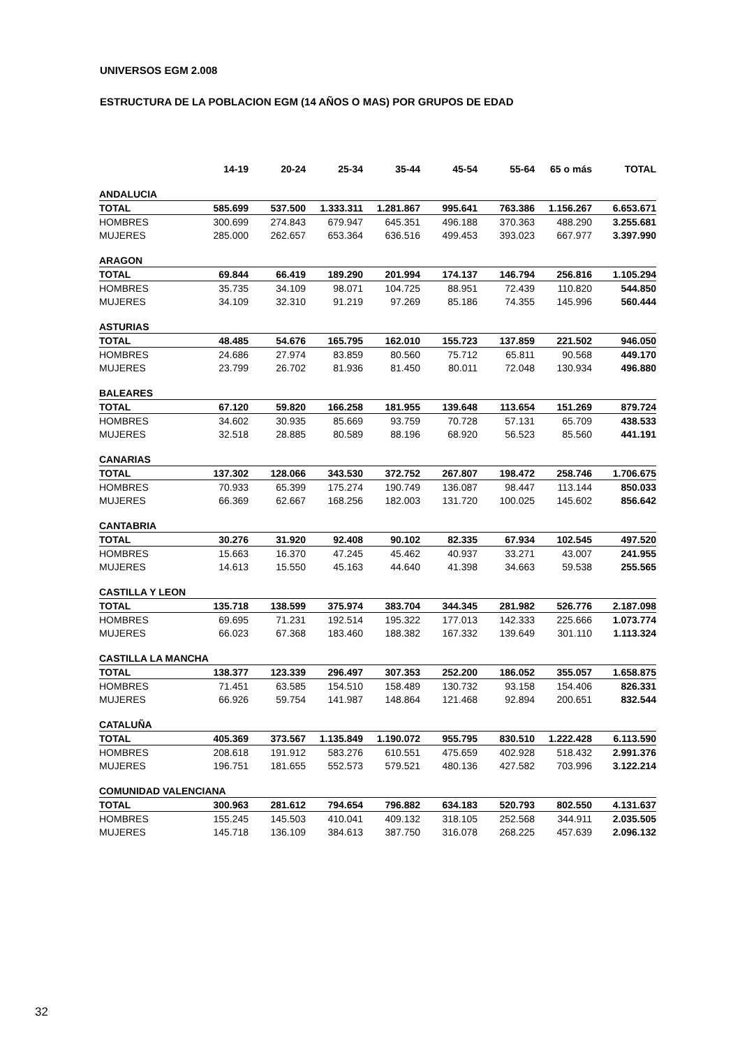UNIVERSOS EGM 2.008
ESTRUCTURA DE LA POBLACION EGM (14 AÑOS O MAS) POR GRUPOS DE EDAD
| | 14-19 | 20-24 | 25-34 | 35-44 | 45-54 | 55-64 | 65 o más | TOTAL |
| --- | --- | --- | --- | --- | --- | --- | --- | --- |
| ANDALUCIA | | | | | | | | |
| TOTAL | 585.699 | 537.500 | 1.333.311 | 1.281.867 | 995.641 | 763.386 | 1.156.267 | 6.653.671 |
| HOMBRES | 300.699 | 274.843 | 679.947 | 645.351 | 496.188 | 370.363 | 488.290 | 3.255.681 |
| MUJERES | 285.000 | 262.657 | 653.364 | 636.516 | 499.453 | 393.023 | 667.977 | 3.397.990 |
| ARAGON | | | | | | | | |
| TOTAL | 69.844 | 66.419 | 189.290 | 201.994 | 174.137 | 146.794 | 256.816 | 1.105.294 |
| HOMBRES | 35.735 | 34.109 | 98.071 | 104.725 | 88.951 | 72.439 | 110.820 | 544.850 |
| MUJERES | 34.109 | 32.310 | 91.219 | 97.269 | 85.186 | 74.355 | 145.996 | 560.444 |
| ASTURIAS | | | | | | | | |
| TOTAL | 48.485 | 54.676 | 165.795 | 162.010 | 155.723 | 137.859 | 221.502 | 946.050 |
| HOMBRES | 24.686 | 27.974 | 83.859 | 80.560 | 75.712 | 65.811 | 90.568 | 449.170 |
| MUJERES | 23.799 | 26.702 | 81.936 | 81.450 | 80.011 | 72.048 | 130.934 | 496.880 |
| BALEARES | | | | | | | | |
| TOTAL | 67.120 | 59.820 | 166.258 | 181.955 | 139.648 | 113.654 | 151.269 | 879.724 |
| HOMBRES | 34.602 | 30.935 | 85.669 | 93.759 | 70.728 | 57.131 | 65.709 | 438.533 |
| MUJERES | 32.518 | 28.885 | 80.589 | 88.196 | 68.920 | 56.523 | 85.560 | 441.191 |
| CANARIAS | | | | | | | | |
| TOTAL | 137.302 | 128.066 | 343.530 | 372.752 | 267.807 | 198.472 | 258.746 | 1.706.675 |
| HOMBRES | 70.933 | 65.399 | 175.274 | 190.749 | 136.087 | 98.447 | 113.144 | 850.033 |
| MUJERES | 66.369 | 62.667 | 168.256 | 182.003 | 131.720 | 100.025 | 145.602 | 856.642 |
| CANTABRIA | | | | | | | | |
| TOTAL | 30.276 | 31.920 | 92.408 | 90.102 | 82.335 | 67.934 | 102.545 | 497.520 |
| HOMBRES | 15.663 | 16.370 | 47.245 | 45.462 | 40.937 | 33.271 | 43.007 | 241.955 |
| MUJERES | 14.613 | 15.550 | 45.163 | 44.640 | 41.398 | 34.663 | 59.538 | 255.565 |
| CASTILLA Y LEON | | | | | | | | |
| TOTAL | 135.718 | 138.599 | 375.974 | 383.704 | 344.345 | 281.982 | 526.776 | 2.187.098 |
| HOMBRES | 69.695 | 71.231 | 192.514 | 195.322 | 177.013 | 142.333 | 225.666 | 1.073.774 |
| MUJERES | 66.023 | 67.368 | 183.460 | 188.382 | 167.332 | 139.649 | 301.110 | 1.113.324 |
| CASTILLA LA MANCHA | | | | | | | | |
| TOTAL | 138.377 | 123.339 | 296.497 | 307.353 | 252.200 | 186.052 | 355.057 | 1.658.875 |
| HOMBRES | 71.451 | 63.585 | 154.510 | 158.489 | 130.732 | 93.158 | 154.406 | 826.331 |
| MUJERES | 66.926 | 59.754 | 141.987 | 148.864 | 121.468 | 92.894 | 200.651 | 832.544 |
| CATALUÑA | | | | | | | | |
| TOTAL | 405.369 | 373.567 | 1.135.849 | 1.190.072 | 955.795 | 830.510 | 1.222.428 | 6.113.590 |
| HOMBRES | 208.618 | 191.912 | 583.276 | 610.551 | 475.659 | 402.928 | 518.432 | 2.991.376 |
| MUJERES | 196.751 | 181.655 | 552.573 | 579.521 | 480.136 | 427.582 | 703.996 | 3.122.214 |
| COMUNIDAD VALENCIANA | | | | | | | | |
| TOTAL | 300.963 | 281.612 | 794.654 | 796.882 | 634.183 | 520.793 | 802.550 | 4.131.637 |
| HOMBRES | 155.245 | 145.503 | 410.041 | 409.132 | 318.105 | 252.568 | 344.911 | 2.035.505 |
| MUJERES | 145.718 | 136.109 | 384.613 | 387.750 | 316.078 | 268.225 | 457.639 | 2.096.132 |
32